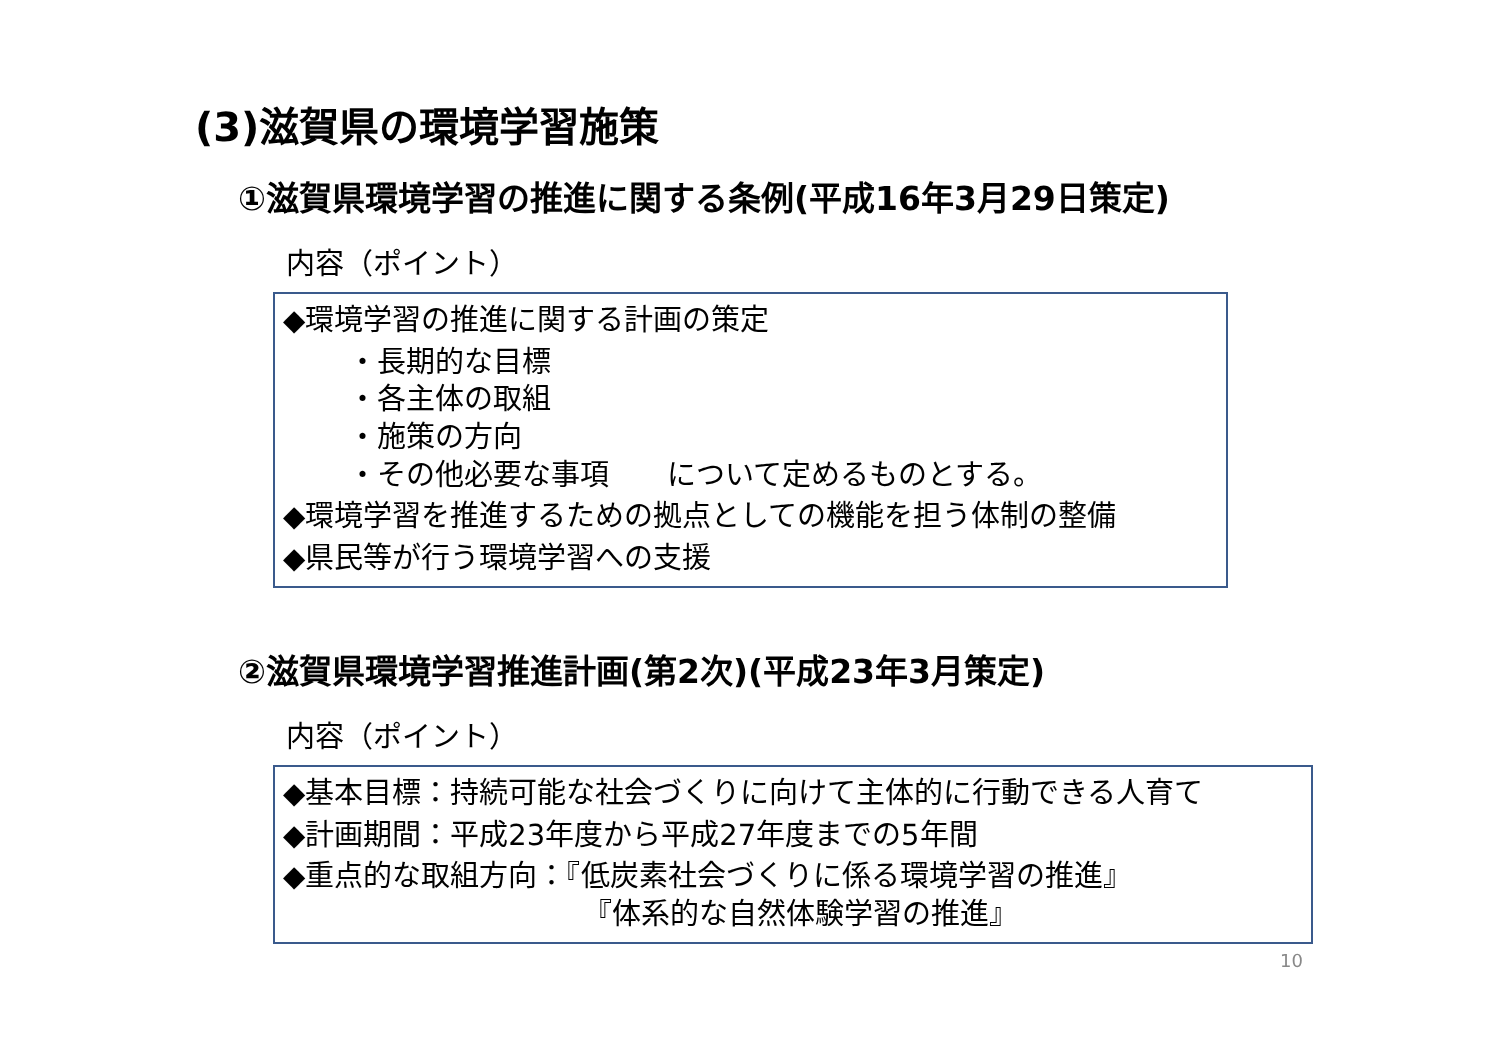(3)滋賀県の環境学習施策
①滋賀県環境学習の推進に関する条例(平成16年3月29日策定)
内容（ポイント）
◆環境学習の推進に関する計画の策定
・長期的な目標
・各主体の取組
・施策の方向
・その他必要な事項　　について定めるものとする。
◆環境学習を推進するための拠点としての機能を担う体制の整備
◆県民等が行う環境学習への支援
②滋賀県環境学習推進計画(第2次)(平成23年3月策定)
内容（ポイント）
◆基本目標：持続可能な社会づくりに向けて主体的に行動できる人育て
◆計画期間：平成23年度から平成27年度までの5年間
◆重点的な取組方向：『低炭素社会づくりに係る環境学習の推進』
『体系的な自然体験学習の推進』
10